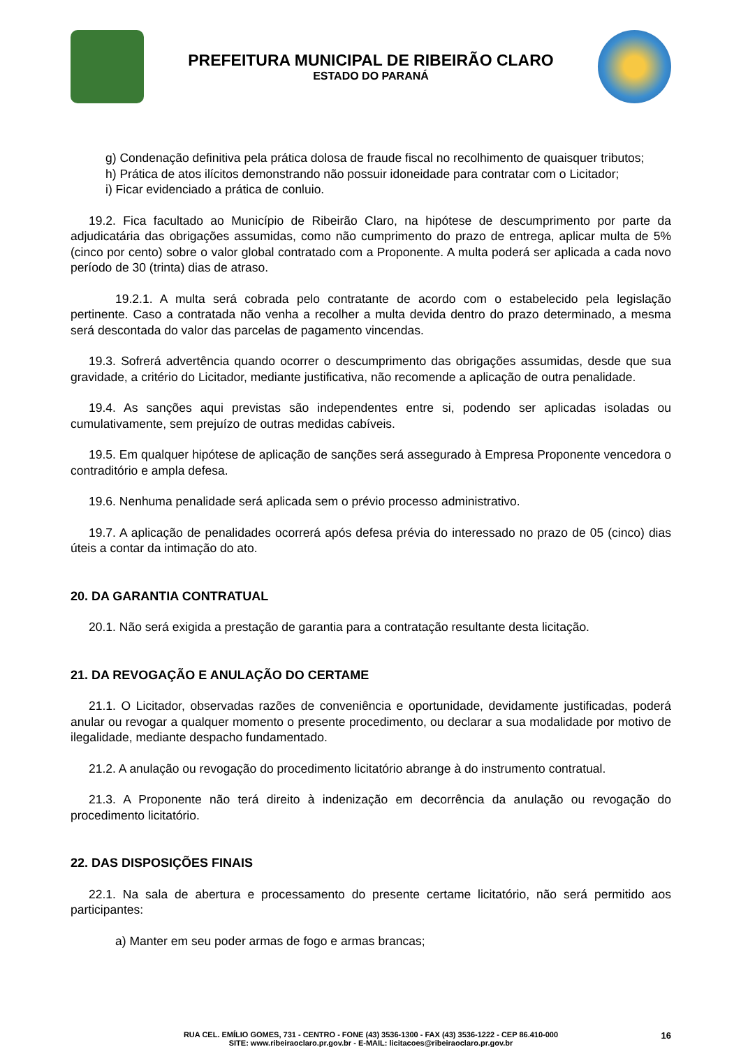PREFEITURA MUNICIPAL DE RIBEIRÃO CLARO
ESTADO DO PARANÁ
g) Condenação definitiva pela prática dolosa de fraude fiscal no recolhimento de quaisquer tributos;
h) Prática de atos ilícitos demonstrando não possuir idoneidade para contratar com o Licitador;
i) Ficar evidenciado a prática de conluio.
19.2. Fica facultado ao Município de Ribeirão Claro, na hipótese de descumprimento por parte da adjudicatária das obrigações assumidas, como não cumprimento do prazo de entrega, aplicar multa de 5% (cinco por cento) sobre o valor global contratado com a Proponente. A multa poderá ser aplicada a cada novo período de 30 (trinta) dias de atraso.
19.2.1. A multa será cobrada pelo contratante de acordo com o estabelecido pela legislação pertinente. Caso a contratada não venha a recolher a multa devida dentro do prazo determinado, a mesma será descontada do valor das parcelas de pagamento vincendas.
19.3. Sofrerá advertência quando ocorrer o descumprimento das obrigações assumidas, desde que sua gravidade, a critério do Licitador, mediante justificativa, não recomende a aplicação de outra penalidade.
19.4. As sanções aqui previstas são independentes entre si, podendo ser aplicadas isoladas ou cumulativamente, sem prejuízo de outras medidas cabíveis.
19.5. Em qualquer hipótese de aplicação de sanções será assegurado à Empresa Proponente vencedora o contraditório e ampla defesa.
19.6. Nenhuma penalidade será aplicada sem o prévio processo administrativo.
19.7. A aplicação de penalidades ocorrerá após defesa prévia do interessado no prazo de 05 (cinco) dias úteis a contar da intimação do ato.
20. DA GARANTIA CONTRATUAL
20.1. Não será exigida a prestação de garantia para a contratação resultante desta licitação.
21. DA REVOGAÇÃO E ANULAÇÃO DO CERTAME
21.1. O Licitador, observadas razões de conveniência e oportunidade, devidamente justificadas, poderá anular ou revogar a qualquer momento o presente procedimento, ou declarar a sua modalidade por motivo de ilegalidade, mediante despacho fundamentado.
21.2. A anulação ou revogação do procedimento licitatório abrange à do instrumento contratual.
21.3. A Proponente não terá direito à indenização em decorrência da anulação ou revogação do procedimento licitatório.
22. DAS DISPOSIÇÕES FINAIS
22.1. Na sala de abertura e processamento do presente certame licitatório, não será permitido aos participantes:
a) Manter em seu poder armas de fogo e armas brancas;
RUA CEL. EMÍLIO GOMES, 731 - CENTRO - FONE (43) 3536-1300 - FAX (43) 3536-1222 - CEP 86.410-000
SITE: www.ribeiraoclaro.pr.gov.br - E-MAIL: licitacoes@ribeiraoclaro.pr.gov.br
16